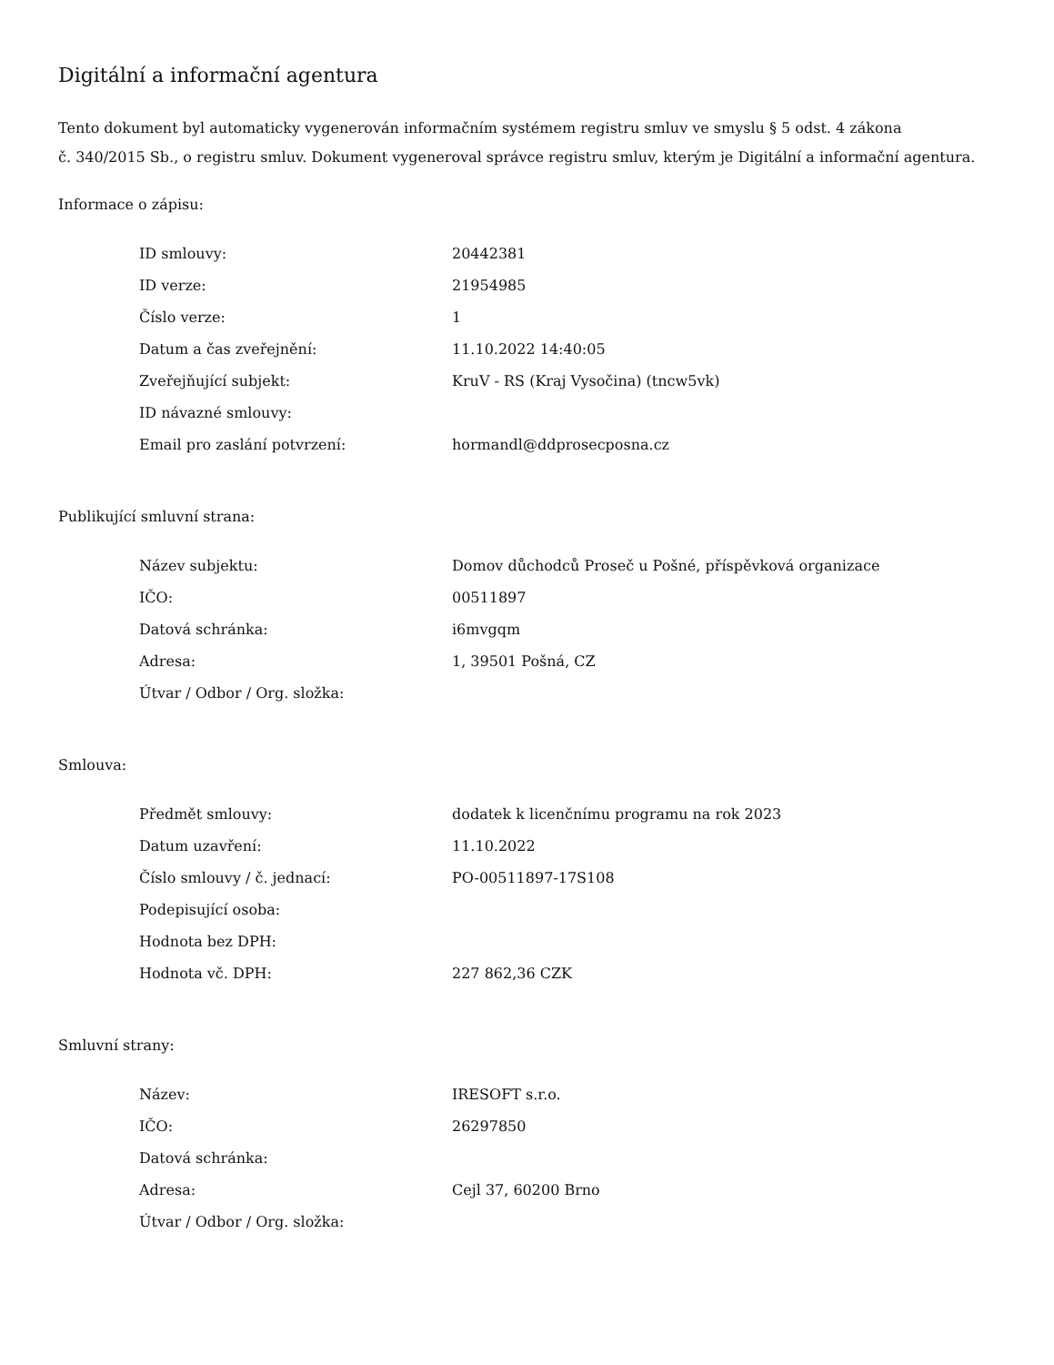Digitální a informační agentura
Tento dokument byl automaticky vygenerován informačním systémem registru smluv ve smyslu § 5 odst. 4 zákona
č. 340/2015 Sb., o registru smluv. Dokument vygeneroval správce registru smluv, kterým je Digitální a informační agentura.
Informace o zápisu:
| ID smlouvy: | 20442381 |
| ID verze: | 21954985 |
| Číslo verze: | 1 |
| Datum a čas zveřejnění: | 11.10.2022 14:40:05 |
| Zveřejňující subjekt: | KruV - RS (Kraj Vysočina) (tncw5vk) |
| ID návazné smlouvy: | |
| Email pro zaslání potvrzení: | hormandl@ddprosecposna.cz |
Publikující smluvní strana:
| Název subjektu: | Domov důchodců Proseč u Pošné, příspěvková organizace |
| IČO: | 00511897 |
| Datová schránka: | i6mvgqm |
| Adresa: | 1, 39501 Pošná, CZ |
| Útvar / Odbor / Org. složka: | |
Smlouva:
| Předmět smlouvy: | dodatek k licenčnímu programu na rok 2023 |
| Datum uzavření: | 11.10.2022 |
| Číslo smlouvy / č. jednací: | PO-00511897-17S108 |
| Podepisující osoba: | |
| Hodnota bez DPH: | |
| Hodnota vč. DPH: | 227 862,36 CZK |
Smluvní strany:
| Název: | IRESOFT s.r.o. |
| IČO: | 26297850 |
| Datová schránka: | |
| Adresa: | Cejl 37, 60200 Brno |
| Útvar / Odbor / Org. složka: | |